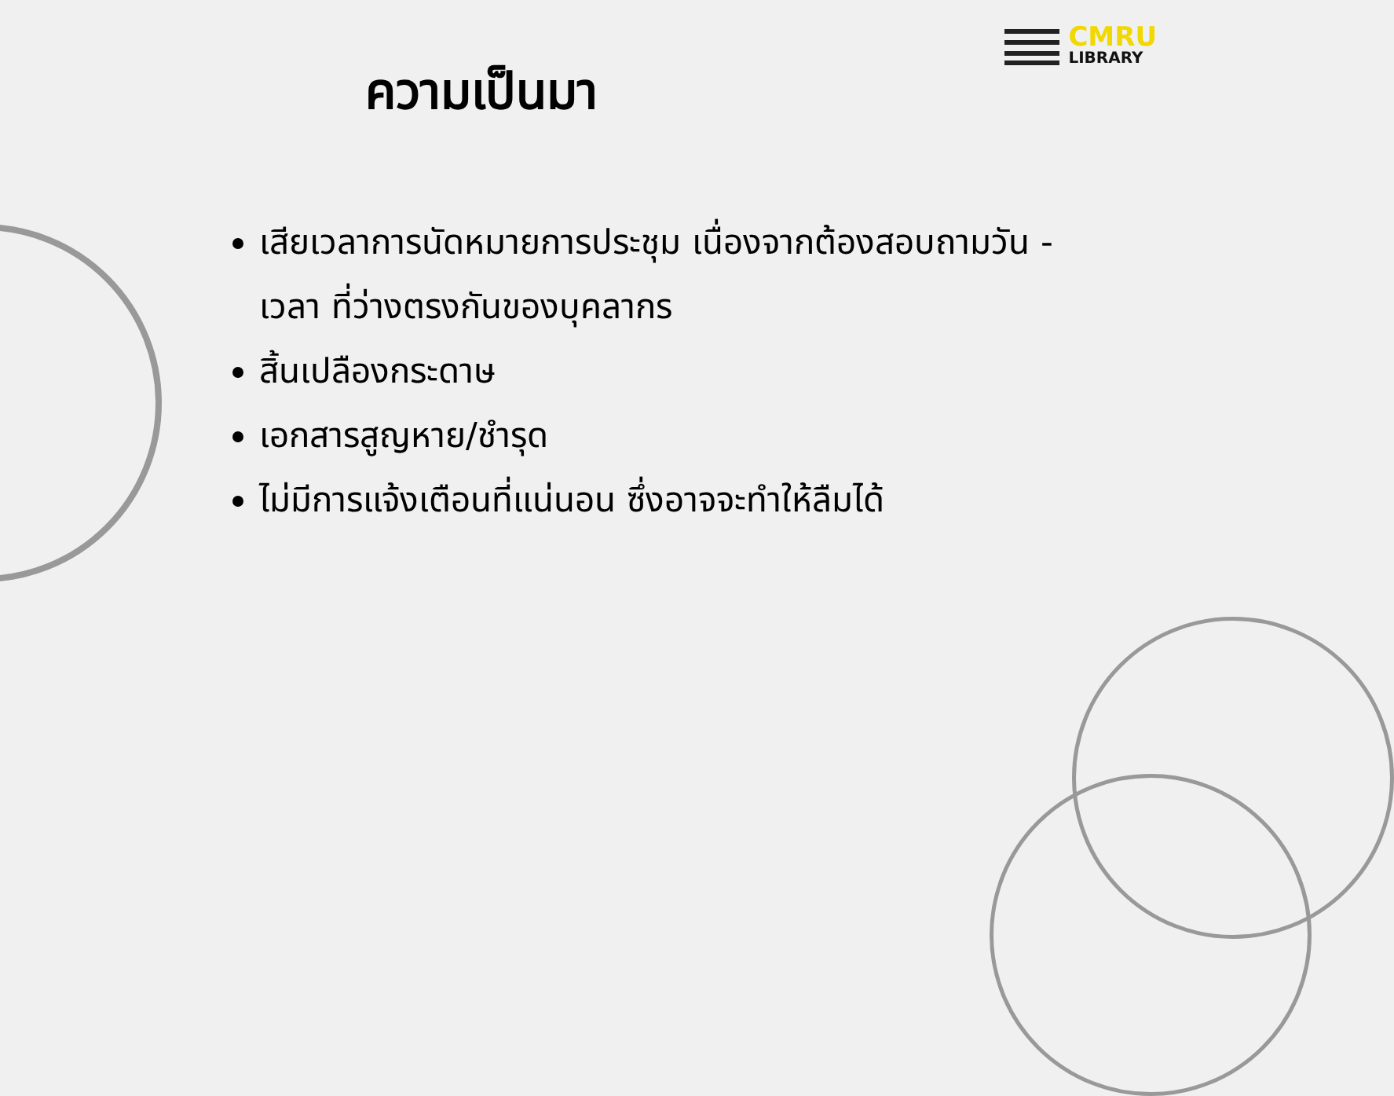CMRU
LIBRARY
ความเป็นมา
เสียเวลาการนัดหมายการประชุม เนื่องจากต้องสอบถามวัน - เวลา ที่ว่างตรงกันของบุคลากร
สิ้นเปลืองกระดาษ
เอกสารสูญหาย/ชำรุด
ไม่มีการแจ้งเตือนที่แน่นอน ซึ่งอาจจะทำให้ลืมได้